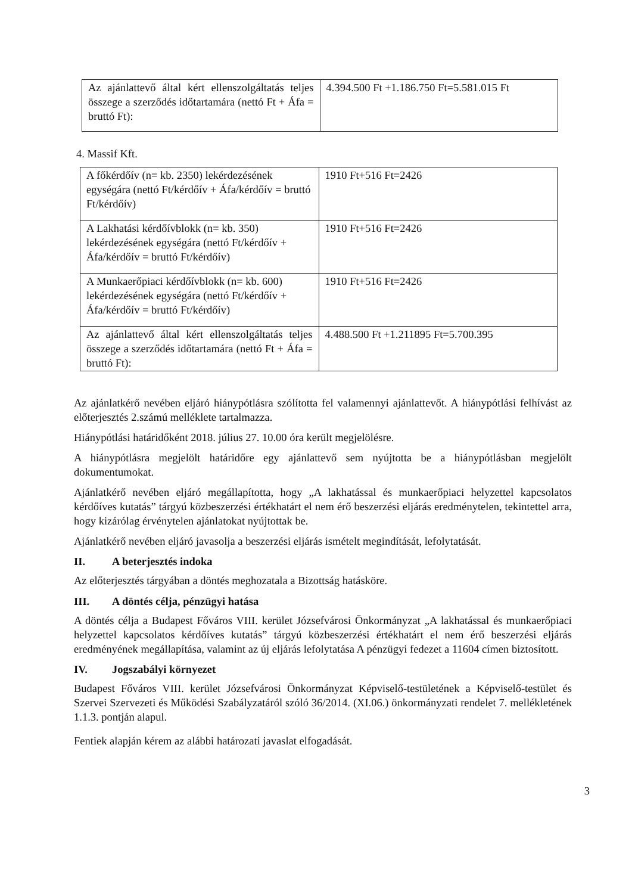| Az ajánlattevő által kért ellenszolgáltatás teljes összege a szerződés időtartamára (nettó Ft + Áfa = bruttó Ft): | 4.394.500 Ft +1.186.750 Ft=5.581.015 Ft |
4. Massif Kft.
| A főkérdőív (n= kb. 2350) lekérdezésének egységára (nettó Ft/kérdőív + Áfa/kérdőív = bruttó Ft/kérdőív) | 1910 Ft+516 Ft=2426 |
| A Lakhatási kérdőívblokk (n= kb. 350) lekérdezésének egységára (nettó Ft/kérdőív + Áfa/kérdőív = bruttó Ft/kérdőív) | 1910 Ft+516 Ft=2426 |
| A Munkaerőpiaci kérdőívblokk (n= kb. 600) lekérdezésének egységára (nettó Ft/kérdőív + Áfa/kérdőív = bruttó Ft/kérdőív) | 1910 Ft+516 Ft=2426 |
| Az ajánlattevő által kért ellenszolgáltatás teljes összege a szerződés időtartamára (nettó Ft + Áfa = bruttó Ft): | 4.488.500 Ft +1.211895 Ft=5.700.395 |
Az ajánlatkérő nevében eljáró hiánypótlásra szólította fel valamennyi ajánlattevőt. A hiánypótlási felhívást az előterjesztés 2.számú melléklete tartalmazza.
Hiánypótlási határidőként 2018. július 27. 10.00 óra került megjelölésre.
A hiánypótlásra megjelölt határidőre egy ajánlattevő sem nyújtotta be a hiánypótlásban megjelölt dokumentumokat.
Ajánlatkérő nevében eljáró megállapította, hogy „A lakhatással és munkaerőpiaci helyzettel kapcsolatos kérdőíves kutatás” tárgyú közbeszerzési értékhatárt el nem érő beszerzési eljárás eredménytelen, tekintettel arra, hogy kizárólag érvénytelen ajánlatokat nyújtottak be.
Ajánlatkérő nevében eljáró javasolja a beszerzési eljárás ismételt megindítását, lefolytatását.
II. A beterjesztés indoka
Az előterjesztés tárgyában a döntés meghozatala a Bizottság hatásköre.
III. A döntés célja, pénzügyi hatása
A döntés célja a Budapest Főváros VIII. kerület Józsefvárosi Önkormányzat „A lakhatással és munkaerőpiaci helyzettel kapcsolatos kérdőíves kutatás” tárgyú közbeszerzési értékhatárt el nem érő beszerzési eljárás eredményének megállapítása, valamint az új eljárás lefolytatása A pénzügyi fedezet a 11604 címen biztosított.
IV. Jogszabályi környezet
Budapest Főváros VIII. kerület Józsefvárosi Önkormányzat Képviselő-testületének a Képviselő-testület és Szervei Szervezeti és Működési Szabályzatáról szóló 36/2014. (XI.06.) önkormányzati rendelet 7. mellékletének 1.1.3. pontján alapul.
Fentiek alapján kérem az alábbi határozati javaslat elfogadását.
3